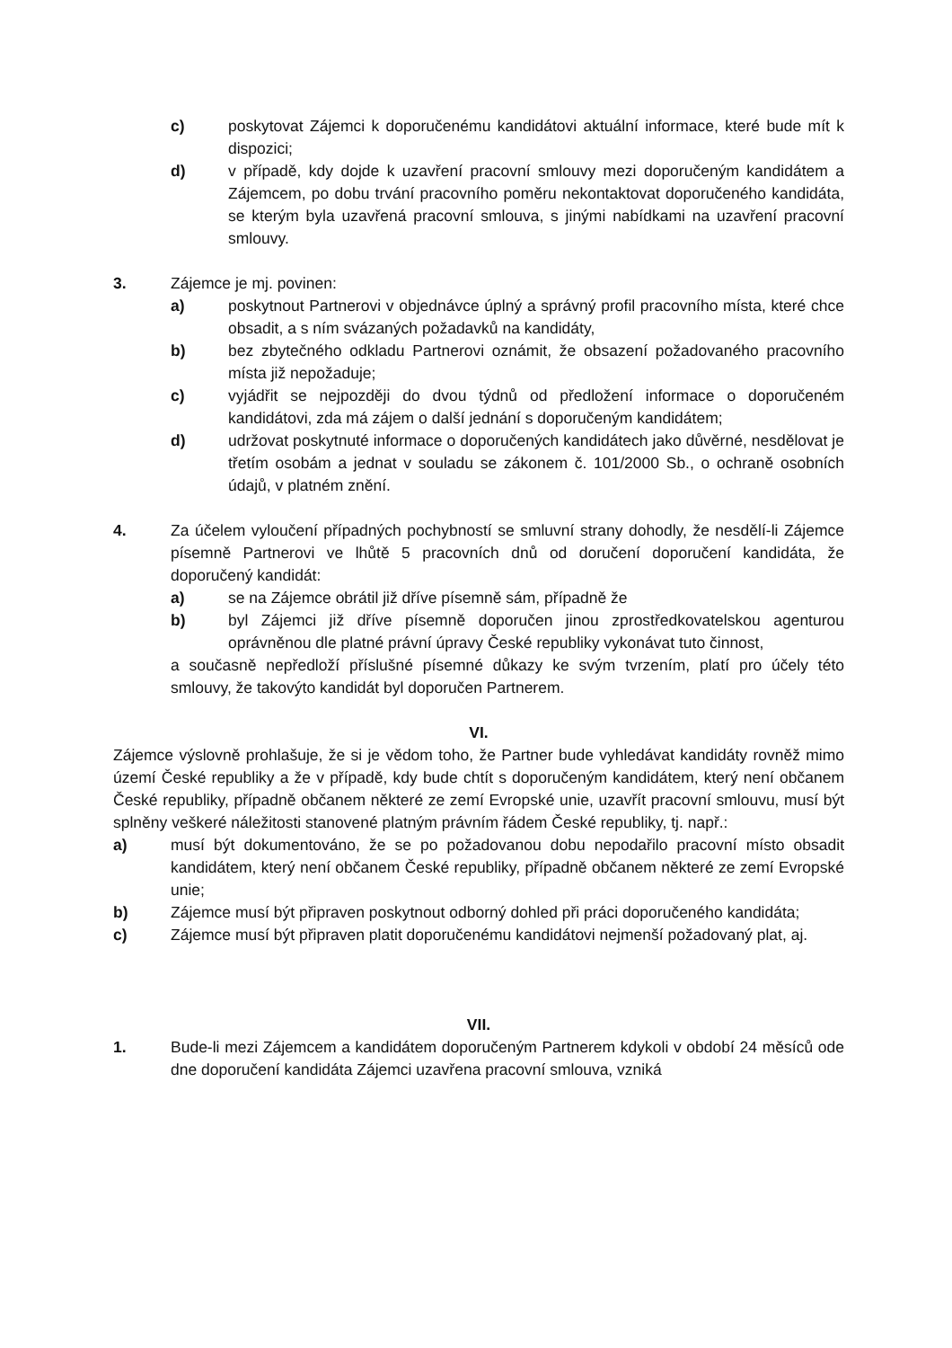c) poskytovat Zájemci k doporučenému kandidátovi aktuální informace, které bude mít k dispozici;
d) v případě, kdy dojde k uzavření pracovní smlouvy mezi doporučeným kandidátem a Zájemcem, po dobu trvání pracovního poměru nekontaktovat doporučeného kandidáta, se kterým byla uzavřená pracovní smlouva, s jinými nabídkami na uzavření pracovní smlouvy.
3. Zájemce je mj. povinen:
a) poskytnout Partnerovi v objednávce úplný a správný profil pracovního místa, které chce obsadit, a s ním svázaných požadavků na kandidáty,
b) bez zbytečného odkladu Partnerovi oznámit, že obsazení požadovaného pracovního místa již nepožaduje;
c) vyjádřit se nejpozději do dvou týdnů od předložení informace o doporučeném kandidátovi, zda má zájem o další jednání s doporučeným kandidátem;
d) udržovat poskytnuté informace o doporučených kandidátech jako důvěrné, nesdělovat je třetím osobám a jednat v souladu se zákonem č. 101/2000 Sb., o ochraně osobních údajů, v platném znění.
4. Za účelem vyloučení případných pochybností se smluvní strany dohodly, že nesdělí-li Zájemce písemně Partnerovi ve lhůtě 5 pracovních dnů od doručení doporučení kandidáta, že doporučený kandidát:
a) se na Zájemce obrátil již dříve písemně sám, případně že
b) byl Zájemci již dříve písemně doporučen jinou zprostředkovatelskou agenturou oprávněnou dle platné právní úpravy České republiky vykonávat tuto činnost,
a současně nepředloží příslušné písemné důkazy ke svým tvrzením, platí pro účely této smlouvy, že takovýto kandidát byl doporučen Partnerem.
VI.
Zájemce výslovně prohlašuje, že si je vědom toho, že Partner bude vyhledávat kandidáty rovněž mimo území České republiky a že v případě, kdy bude chtít s doporučeným kandidátem, který není občanem České republiky, případně občanem některé ze zemí Evropské unie, uzavřít pracovní smlouvu, musí být splněny veškeré náležitosti stanovené platným právním řádem České republiky, tj. např.:
a) musí být dokumentováno, že se po požadovanou dobu nepodařilo pracovní místo obsadit kandidátem, který není občanem České republiky, případně občanem některé ze zemí Evropské unie;
b) Zájemce musí být připraven poskytnout odborný dohled při práci doporučeného kandidáta;
c) Zájemce musí být připraven platit doporučenému kandidátovi nejmenší požadovaný plat, aj.
VII.
1. Bude-li mezi Zájemcem a kandidátem doporučeným Partnerem kdykoli v období 24 měsíců ode dne doporučení kandidáta Zájemci uzavřena pracovní smlouva, vzniká